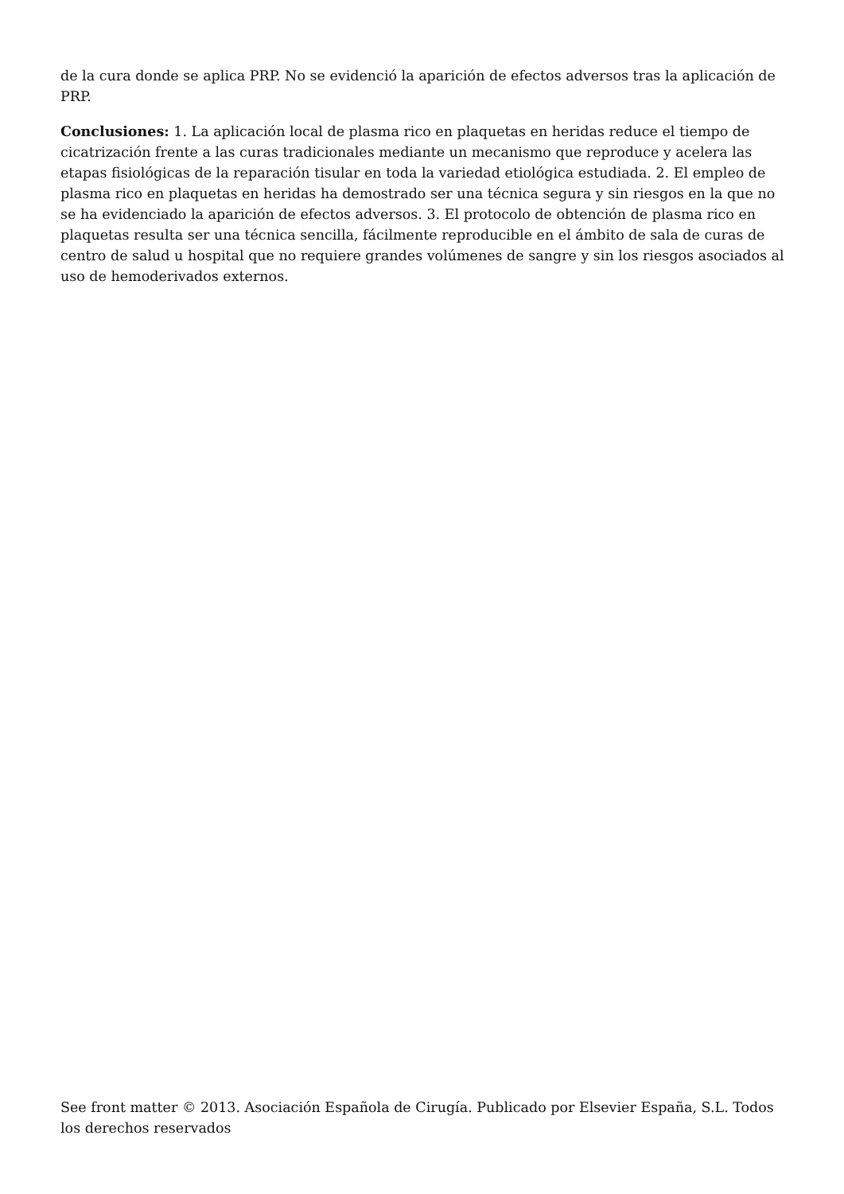de la cura donde se aplica PRP. No se evidenció la aparición de efectos adversos tras la aplicación de PRP.
Conclusiones: 1. La aplicación local de plasma rico en plaquetas en heridas reduce el tiempo de cicatrización frente a las curas tradicionales mediante un mecanismo que reproduce y acelera las etapas fisiológicas de la reparación tisular en toda la variedad etiológica estudiada. 2. El empleo de plasma rico en plaquetas en heridas ha demostrado ser una técnica segura y sin riesgos en la que no se ha evidenciado la aparición de efectos adversos. 3. El protocolo de obtención de plasma rico en plaquetas resulta ser una técnica sencilla, fácilmente reproducible en el ámbito de sala de curas de centro de salud u hospital que no requiere grandes volúmenes de sangre y sin los riesgos asociados al uso de hemoderivados externos.
See front matter © 2013. Asociación Española de Cirugía. Publicado por Elsevier España, S.L. Todos los derechos reservados